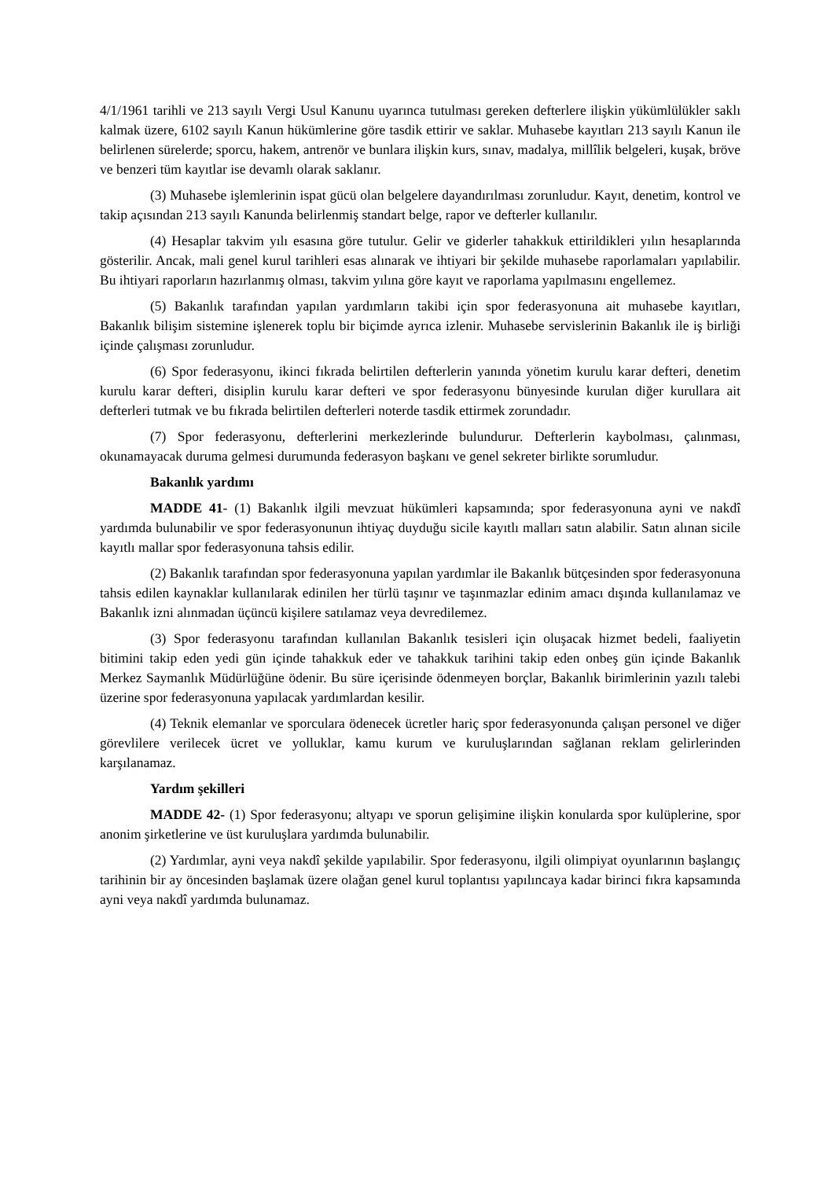4/1/1961 tarihli ve 213 sayılı Vergi Usul Kanunu uyarınca tutulması gereken defterlere ilişkin yükümlülükler saklı kalmak üzere, 6102 sayılı Kanun hükümlerine göre tasdik ettirir ve saklar. Muhasebe kayıtları 213 sayılı Kanun ile belirlenen sürelerde; sporcu, hakem, antrenör ve bunlara ilişkin kurs, sınav, madalya, millîlik belgeleri, kuşak, bröve ve benzeri tüm kayıtlar ise devamlı olarak saklanır.
(3) Muhasebe işlemlerinin ispat gücü olan belgelere dayandırılması zorunludur. Kayıt, denetim, kontrol ve takip açısından 213 sayılı Kanunda belirlenmiş standart belge, rapor ve defterler kullanılır.
(4) Hesaplar takvim yılı esasına göre tutulur. Gelir ve giderler tahakkuk ettirildikleri yılın hesaplarında gösterilir. Ancak, mali genel kurul tarihleri esas alınarak ve ihtiyari bir şekilde muhasebe raporlamaları yapılabilir. Bu ihtiyari raporların hazırlanmış olması, takvim yılına göre kayıt ve raporlama yapılmasını engellemez.
(5) Bakanlık tarafından yapılan yardımların takibi için spor federasyonuna ait muhasebe kayıtları, Bakanlık bilişim sistemine işlenerek toplu bir biçimde ayrıca izlenir. Muhasebe servislerinin Bakanlık ile iş birliği içinde çalışması zorunludur.
(6) Spor federasyonu, ikinci fıkrada belirtilen defterlerin yanında yönetim kurulu karar defteri, denetim kurulu karar defteri, disiplin kurulu karar defteri ve spor federasyonu bünyesinde kurulan diğer kurullara ait defterleri tutmak ve bu fıkrada belirtilen defterleri noterde tasdik ettirmek zorundadır.
(7) Spor federasyonu, defterlerini merkezlerinde bulundurur. Defterlerin kaybolması, çalınması, okunamayacak duruma gelmesi durumunda federasyon başkanı ve genel sekreter birlikte sorumludur.
Bakanlık yardımı
MADDE 41- (1) Bakanlık ilgili mevzuat hükümleri kapsamında; spor federasyonuna ayni ve nakdî yardımda bulunabilir ve spor federasyonunun ihtiyaç duyduğu sicile kayıtlı malları satın alabilir. Satın alınan sicile kayıtlı mallar spor federasyonuna tahsis edilir.
(2) Bakanlık tarafından spor federasyonuna yapılan yardımlar ile Bakanlık bütçesinden spor federasyonuna tahsis edilen kaynaklar kullanılarak edinilen her türlü taşınır ve taşınmazlar edinim amacı dışında kullanılamaz ve Bakanlık izni alınmadan üçüncü kişilere satılamaz veya devredilemez.
(3) Spor federasyonu tarafından kullanılan Bakanlık tesisleri için oluşacak hizmet bedeli, faaliyetin bitimini takip eden yedi gün içinde tahakkuk eder ve tahakkuk tarihini takip eden onbeş gün içinde Bakanlık Merkez Saymanlık Müdürlüğüne ödenir. Bu süre içerisinde ödenmeyen borçlar, Bakanlık birimlerinin yazılı talebi üzerine spor federasyonuna yapılacak yardımlardan kesilir.
(4) Teknik elemanlar ve sporculara ödenecek ücretler hariç spor federasyonunda çalışan personel ve diğer görevlilere verilecek ücret ve yolluklar, kamu kurum ve kuruluşlarından sağlanan reklam gelirlerinden karşılanamaz.
Yardım şekilleri
MADDE 42- (1) Spor federasyonu; altyapı ve sporun gelişimine ilişkin konularda spor kulüplerine, spor anonim şirketlerine ve üst kuruluşlara yardımda bulunabilir.
(2) Yardımlar, ayni veya nakdî şekilde yapılabilir. Spor federasyonu, ilgili olimpiyat oyunlarının başlangıç tarihinin bir ay öncesinden başlamak üzere olağan genel kurul toplantısı yapılıncaya kadar birinci fıkra kapsamında ayni veya nakdî yardımda bulunamaz.